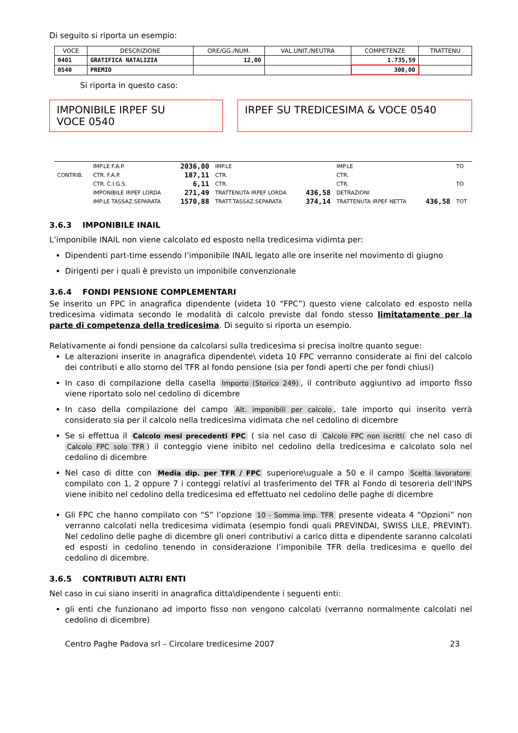Di seguito si riporta un esempio:
| VOCE | DESCRIZIONE | ORE/GG./NUM. | VAL.UNIT./NEUTRA | COMPETENZE | TRATTENU |
| --- | --- | --- | --- | --- | --- |
| 0401 | GRATIFICA NATALIZIA | 12,00 | | 1.735,59 | |
| 0540 | PREMIO | | | 300,00 | |
Si riporta in questo caso:
IMPONIBILE IRPEF SU
VOCE 0540
IRPEF SU TREDICESIMA & VOCE 0540
| CONTRIB. | IMP.LE F.A.P. | 2036,00 | IMP.LE | | IMP.LE | | TO |
| | CTR. F.A.P. | 187,11 | CTR. | | CTR. | | |
| | CTR. C.I.G.S. | 6,11 | CTR. | | CTR. | | TO |
| | IMPONIBILE IRPEF LORDA | 271,49 | TRATTENUTA IRPEF LORDA | 436,58 | DETRAZIONI | | |
| | IMP.LE TASSAZ.SEPARATA | 1570,88 | TRATT.TASSAZ.SEPARATA | 374,14 | TRATTENUTA IRPEF NETTA | 436,58 | TOT |
3.6.3 IMPONIBILE INAIL
L’imponibile INAIL non viene calcolato ed esposto nella tredicesima vidimta per:
Dipendenti part-time essendo l’imponibile INAIL legato alle ore inserite nel movimento di giugno
Dirigenti per i quali è previsto un imponibile convenzionale
3.6.4 FONDI PENSIONE COMPLEMENTARI
Se inserito un FPC in anagrafica dipendente (videta 10 “FPC”) questo viene calcolato ed esposto nella tredicesima vidimata secondo le modalità di calcolo previste dal fondo stesso limitatamente per la parte di competenza della tredicesima. Di seguito si riporta un esempio.
Relativamente ai fondi pensione da calcolarsi sulla tredicesima si precisa inoltre quanto segue:
Le alterazioni inserite in anagrafica dipendente\ videta 10 FPC verranno considerate ai fini del calcolo dei contributi e allo storno del TFR al fondo pensione (sia per fondi aperti che per fondi chiusi)
In caso di compilazione della casella Importo (Storico 249), il contributo aggiuntivo ad importo fisso viene riportato solo nel cedolino di dicembre
In caso della compilazione del campo Alt. imponibili per calcolo, tale importo qui inserito verrà considerato sia per il calcolo nella tredicesima vidimata che nel cedolino di dicembre
Se si effettua il Calcolo mesi precedenti FPC ( sia nel caso di Calcolo FPC non iscritti che nel caso di Calcolo FPC solo TFR) il conteggio viene inibito nel cedolino della tredicesima e calcolato solo nel cedolino di dicembre
Nel caso di ditte con Media dip. per TFR / FPC superiore\uguale a 50 e il campo Scelta lavoratore compilato con 1, 2 oppure 7 i conteggi relativi al trasferimento del TFR al Fondo di tesoreria dell’INPS viene inibito nel cedolino della tredicesima ed effettuato nel cedolino delle paghe di dicembre
Gli FPC che hanno compilato con “S” l’opzione 10 - Somma imp. TFR presente videata 4 “Opzioni” non verranno calcolati nella tredicesima vidimata (esempio fondi quali PREVINDAI, SWISS LILE, PREVINT). Nel cedolino delle paghe di dicembre gli oneri contributivi a carico ditta e dipendente saranno calcolati ed esposti in cedolino tenendo in considerazione l’imponibile TFR della tredicesima e quello del cedolino di dicembre.
3.6.5 CONTRIBUTI ALTRI ENTI
Nel caso in cui siano inseriti in anagrafica ditta\dipendente i seguenti enti:
gli enti che funzionano ad importo fisso non vengono calcolati (verranno normalmente calcolati nel cedolino di dicembre)
Centro Paghe Padova srl – Circolare tredicesime 2007 23